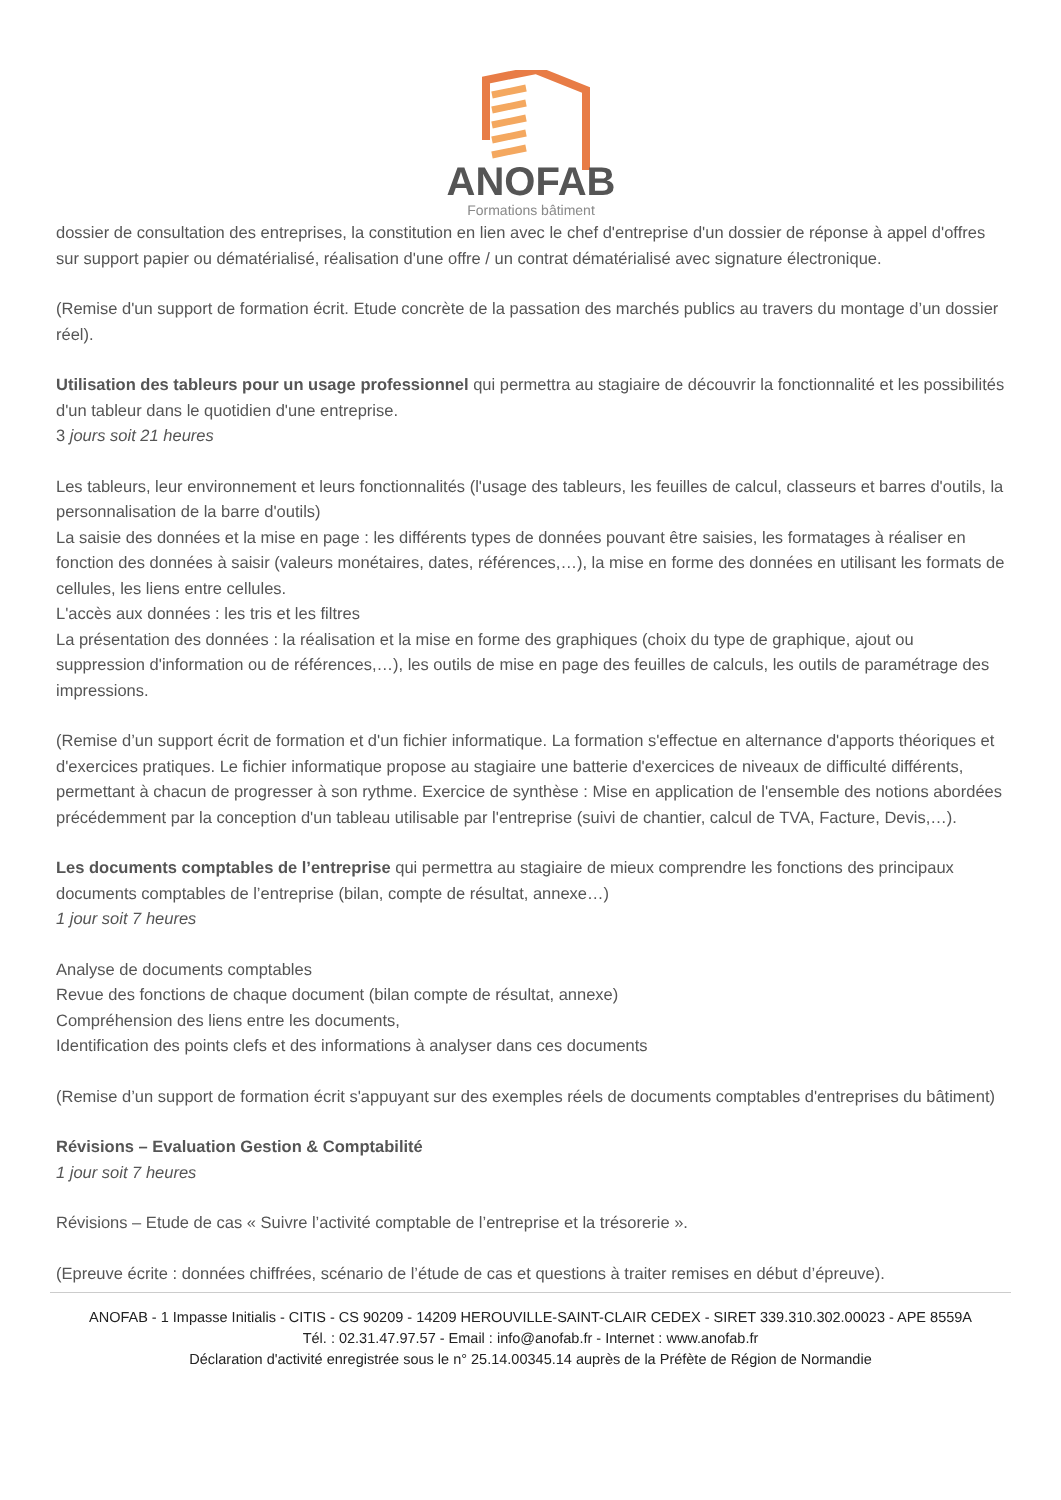ANOFAB
Formations bâtiment
dossier de consultation des entreprises, la constitution en lien avec le chef d'entreprise d'un dossier de réponse à appel d'offres sur support papier ou dématérialisé, réalisation d'une offre / un contrat dématérialisé avec signature électronique.
(Remise d'un support de formation écrit. Etude concrète de la passation des marchés publics au travers du montage d’un dossier réel).
Utilisation des tableurs pour un usage professionnel qui permettra au stagiaire de découvrir la fonctionnalité et les possibilités d'un tableur dans le quotidien d'une entreprise.
3 jours soit 21 heures
Les tableurs, leur environnement et leurs fonctionnalités (l'usage des tableurs, les feuilles de calcul, classeurs et barres d'outils, la personnalisation de la barre d'outils)
La saisie des données et la mise en page : les différents types de données pouvant être saisies, les formatages à réaliser en fonction des données à saisir (valeurs monétaires, dates, références,…), la mise en forme des données en utilisant les formats de cellules, les liens entre cellules.
L'accès aux données : les tris et les filtres
La présentation des données : la réalisation et la mise en forme des graphiques (choix du type de graphique, ajout ou suppression d'information ou de références,…), les outils de mise en page des feuilles de calculs, les outils de paramétrage des impressions.
(Remise d’un support écrit de formation et d'un fichier informatique. La formation s'effectue en alternance d'apports théoriques et d'exercices pratiques. Le fichier informatique propose au stagiaire une batterie d'exercices de niveaux de difficulté différents, permettant à chacun de progresser à son rythme. Exercice de synthèse : Mise en application de l'ensemble des notions abordées précédemment par la conception d'un tableau utilisable par l'entreprise (suivi de chantier, calcul de TVA, Facture, Devis,…).
Les documents comptables de l’entreprise qui permettra au stagiaire de mieux comprendre les fonctions des principaux documents comptables de l’entreprise (bilan, compte de résultat, annexe…)
1 jour soit 7 heures
Analyse de documents comptables
Revue des fonctions de chaque document (bilan compte de résultat, annexe)
Compréhension des liens entre les documents,
Identification des points clefs et des informations à analyser dans ces documents
(Remise d’un support de formation écrit s'appuyant sur des exemples réels de documents comptables d'entreprises du bâtiment)
Révisions – Evaluation Gestion & Comptabilité
1 jour soit 7 heures
Révisions – Etude de cas « Suivre l’activité comptable de l’entreprise et la trésorerie ».
(Epreuve écrite : données chiffrées, scénario de l’étude de cas et questions à traiter remises en début d’épreuve).
ANOFAB - 1 Impasse Initialis - CITIS - CS 90209 - 14209 HEROUVILLE-SAINT-CLAIR CEDEX - SIRET 339.310.302.00023 - APE 8559A
Tél. : 02.31.47.97.57 - Email : info@anofab.fr - Internet : www.anofab.fr
Déclaration d'activité enregistrée sous le n° 25.14.00345.14 auprès de la Préfète de Région de Normandie